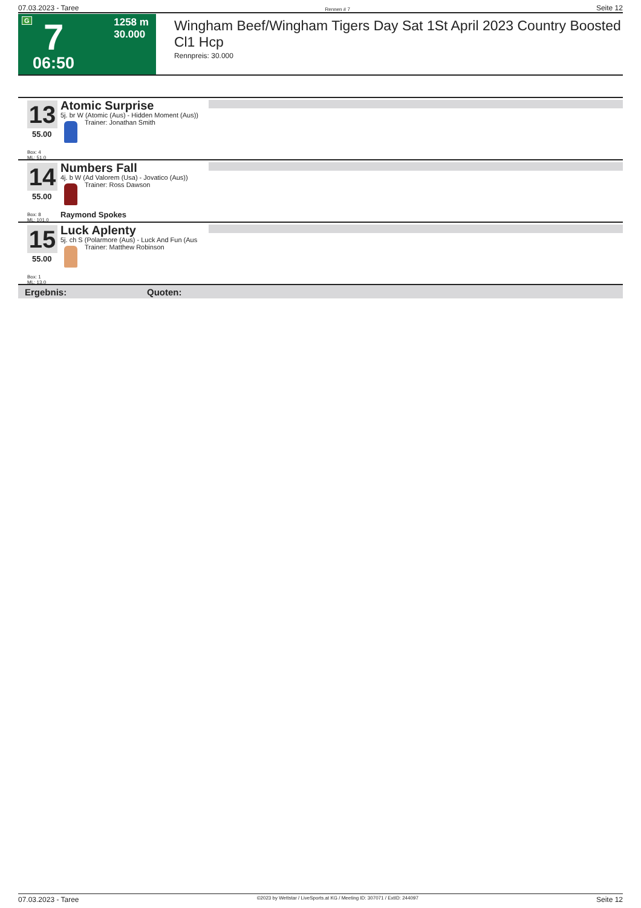07.03.2023 - Taree Rennen # 7 Seite 12
G 7 1258 m
30.000
06:50
Wingham Beef/Wingham Tigers Day Sat 1St April 2023 Country Boosted Cl1 Hcp
Rennpreis: 30.000
13
55.00
Box: 4
ML: 51,0
Atomic Surprise
5j. br W (Atomic (Aus) - Hidden Moment (Aus))
Trainer: Jonathan Smith
14
55.00
Box: 8
ML: 101,0
Numbers Fall
4j. b W (Ad Valorem (Usa) - Jovatico (Aus))
Trainer: Ross Dawson
Raymond Spokes
15
55.00
Box: 1
ML: 13,0
Luck Aplenty
5j. ch S (Polarmore (Aus) - Luck And Fun (Aus
Trainer: Matthew Robinson
Ergebnis: Quoten:
07.03.2023 - Taree ©2023 by Wettstar / LiveSports.at KG / Meeting ID: 307071 / ExtID: 244097 Seite 12